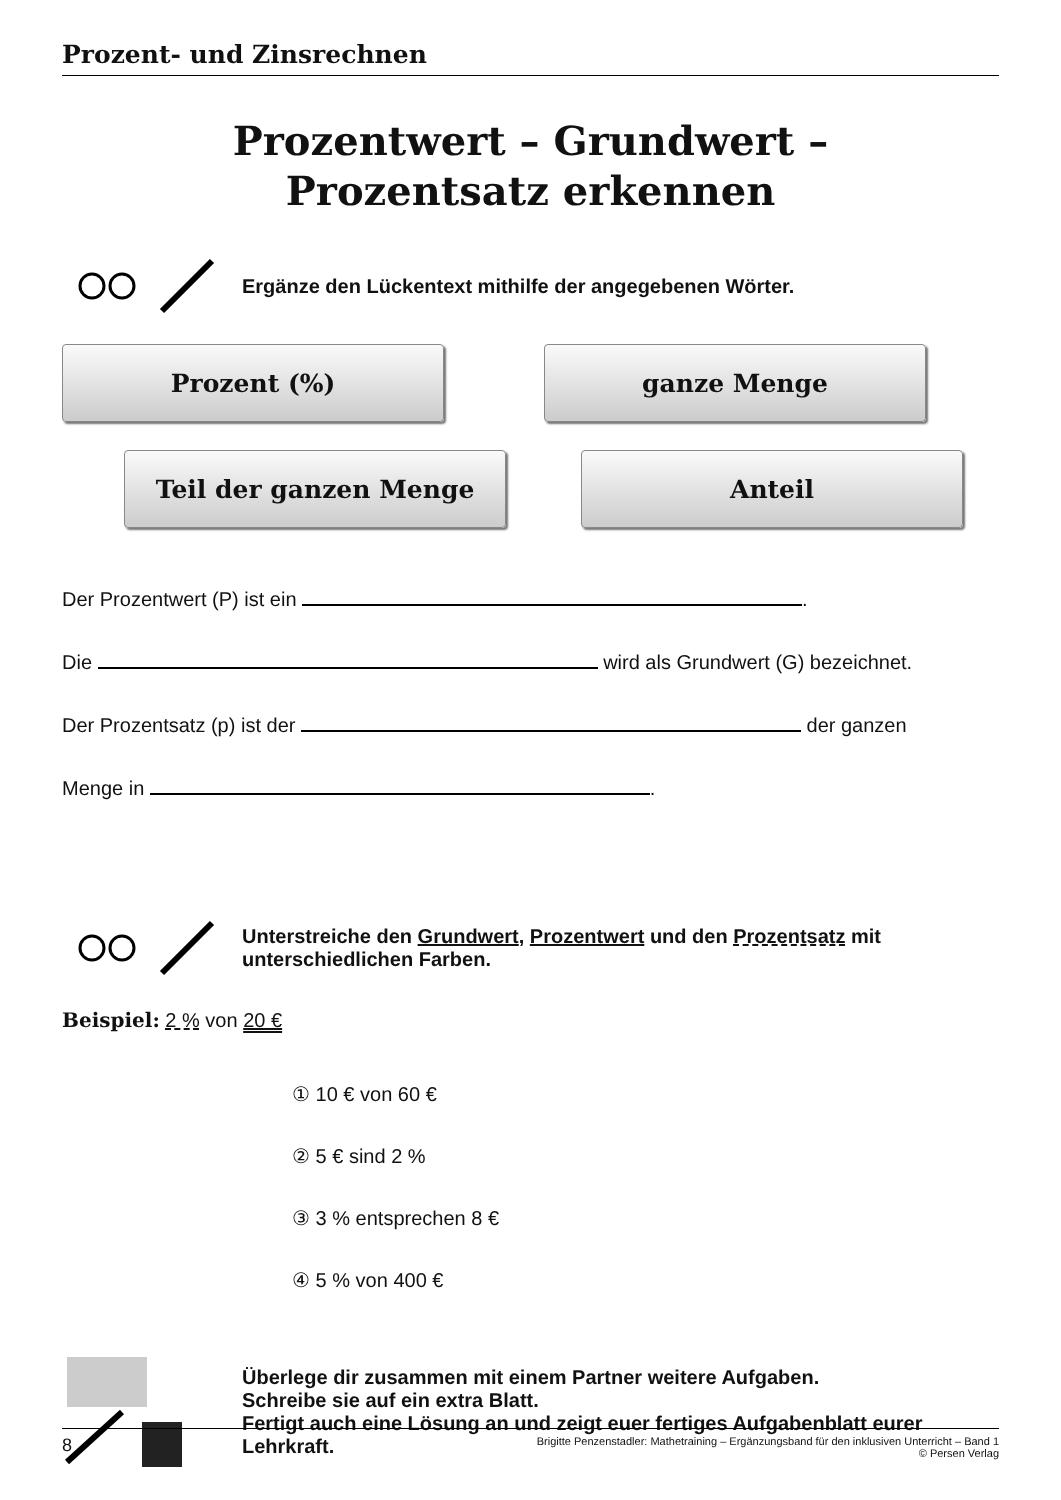Prozent- und Zinsrechnen
Prozentwert – Grundwert –
Prozentsatz erkennen
Ergänze den Lückentext mithilfe der angegebenen Wörter.
Prozent (%) ganze Menge
Teil der ganzen Menge Anteil
Der Prozentwert (P) ist ein .
Die wird als Grundwert (G) bezeichnet.
Der Prozentsatz (p) ist der der ganzen
Menge in .
Unterstreiche den Grundwert, Prozentwert und den Prozentsatz mit unterschiedlichen Farben.
Beispiel: 2 % von 20 €
① 10 € von 60 €
② 5 € sind 2 %
③ 3 % entsprechen 8 €
④ 5 % von 400 €
Überlege dir zusammen mit einem Partner weitere Aufgaben.
Schreibe sie auf ein extra Blatt.
Fertigt auch eine Lösung an und zeigt euer fertiges Aufgabenblatt eurer Lehrkraft.
8 Brigitte Penzenstadler: Mathetraining – Ergänzungsband für den inklusiven Unterricht – Band 1
© Persen Verlag